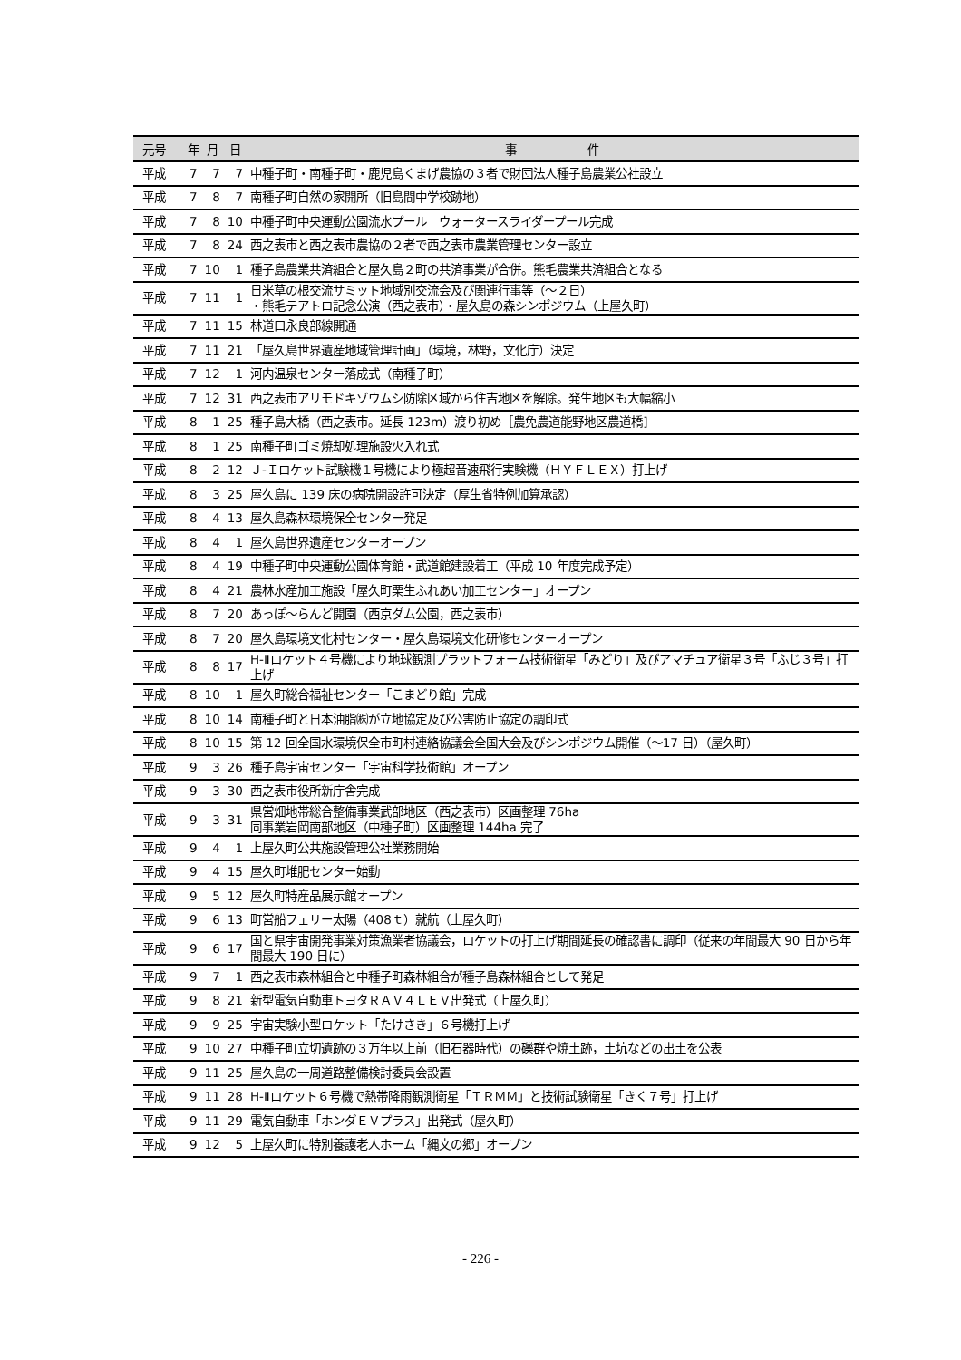| 元号 | 年 | 月 | 日 | 事 件 |
| --- | --- | --- | --- | --- |
| 平成 | 7 | 7 | 7 | 中種子町・南種子町・鹿児島くまげ農協の３者で財団法人種子島農業公社設立 |
| 平成 | 7 | 8 | 7 | 南種子町自然の家開所（旧島間中学校跡地） |
| 平成 | 7 | 8 | 10 | 中種子町中央運動公園流水プール ウォータースライダープール完成 |
| 平成 | 7 | 8 | 24 | 西之表市と西之表市農協の２者で西之表市農業管理センター設立 |
| 平成 | 7 | 10 | 1 | 種子島農業共済組合と屋久島２町の共済事業が合併。熊毛農業共済組合となる |
| 平成 | 7 | 11 | 1 | 日米草の根交流サミット地域別交流会及び関連行事等（～２日） ・熊毛テアトロ記念公演（西之表市）・屋久島の森シンポジウム（上屋久町） |
| 平成 | 7 | 11 | 15 | 林道口永良部線開通 |
| 平成 | 7 | 11 | 21 | 「屋久島世界遺産地域管理計画」（環境，林野，文化庁）決定 |
| 平成 | 7 | 12 | 1 | 河内温泉センター落成式（南種子町） |
| 平成 | 7 | 12 | 31 | 西之表市アリモドキゾウムシ防除区域から住吉地区を解除。発生地区も大幅縮小 |
| 平成 | 8 | 1 | 25 | 種子島大橋（西之表市。延長 123m）渡り初め［農免農道能野地区農道橋] |
| 平成 | 8 | 1 | 25 | 南種子町ゴミ焼却処理施設火入れ式 |
| 平成 | 8 | 2 | 12 | Ｊ-Ｉロケット試験機１号機により極超音速飛行実験機（ＨＹＦＬＥＸ）打上げ |
| 平成 | 8 | 3 | 25 | 屋久島に 139 床の病院開設許可決定（厚生省特例加算承認） |
| 平成 | 8 | 4 | 13 | 屋久島森林環境保全センター発足 |
| 平成 | 8 | 4 | 1 | 屋久島世界遺産センターオープン |
| 平成 | 8 | 4 | 19 | 中種子町中央運動公園体育館・武道館建設着工（平成 10 年度完成予定） |
| 平成 | 8 | 4 | 21 | 農林水産加工施設「屋久町栗生ふれあい加工センター」オープン |
| 平成 | 8 | 7 | 20 | あっぽ～らんど開園（西京ダム公園，西之表市） |
| 平成 | 8 | 7 | 20 | 屋久島環境文化村センター・屋久島環境文化研修センターオープン |
| 平成 | 8 | 8 | 17 | H-Ⅱロケット４号機により地球観測プラットフォーム技術衛星「みどり」及びアマチュア衛星３号「ふじ３号」打上げ |
| 平成 | 8 | 10 | 1 | 屋久町総合福祉センター「こまどり館」完成 |
| 平成 | 8 | 10 | 14 | 南種子町と日本油脂㈱が立地協定及び公害防止協定の調印式 |
| 平成 | 8 | 10 | 15 | 第 12 回全国水環境保全市町村連絡協議会全国大会及びシンポジウム開催（～17 日）（屋久町） |
| 平成 | 9 | 3 | 26 | 種子島宇宙センター「宇宙科学技術館」オープン |
| 平成 | 9 | 3 | 30 | 西之表市役所新庁舎完成 |
| 平成 | 9 | 3 | 31 | 県営畑地帯総合整備事業武部地区（西之表市）区画整理 76ha 同事業岩岡南部地区（中種子町）区画整理 144ha 完了 |
| 平成 | 9 | 4 | 1 | 上屋久町公共施設管理公社業務開始 |
| 平成 | 9 | 4 | 15 | 屋久町堆肥センター始動 |
| 平成 | 9 | 5 | 12 | 屋久町特産品展示館オープン |
| 平成 | 9 | 6 | 13 | 町営船フェリー太陽（408ｔ）就航（上屋久町） |
| 平成 | 9 | 6 | 17 | 国と県宇宙開発事業対策漁業者協議会，ロケットの打上げ期間延長の確認書に調印（従来の年間最大 90 日から年間最大 190 日に） |
| 平成 | 9 | 7 | 1 | 西之表市森林組合と中種子町森林組合が種子島森林組合として発足 |
| 平成 | 9 | 8 | 21 | 新型電気自動車トヨタＲＡＶ４ＬＥＶ出発式（上屋久町） |
| 平成 | 9 | 9 | 25 | 宇宙実験小型ロケット「たけさき」６号機打上げ |
| 平成 | 9 | 10 | 27 | 中種子町立切遺跡の３万年以上前（旧石器時代）の礫群や焼土跡，土坑などの出土を公表 |
| 平成 | 9 | 11 | 25 | 屋久島の一周道路整備検討委員会設置 |
| 平成 | 9 | 11 | 28 | H-Ⅱロケット６号機で熱帯降雨観測衛星「ＴＲＭＭ」と技術試験衛星「きく７号」打上げ |
| 平成 | 9 | 11 | 29 | 電気自動車「ホンダＥＶプラス」出発式（屋久町） |
| 平成 | 9 | 12 | 5 | 上屋久町に特別養護老人ホーム「縄文の郷」オープン |
- 226 -